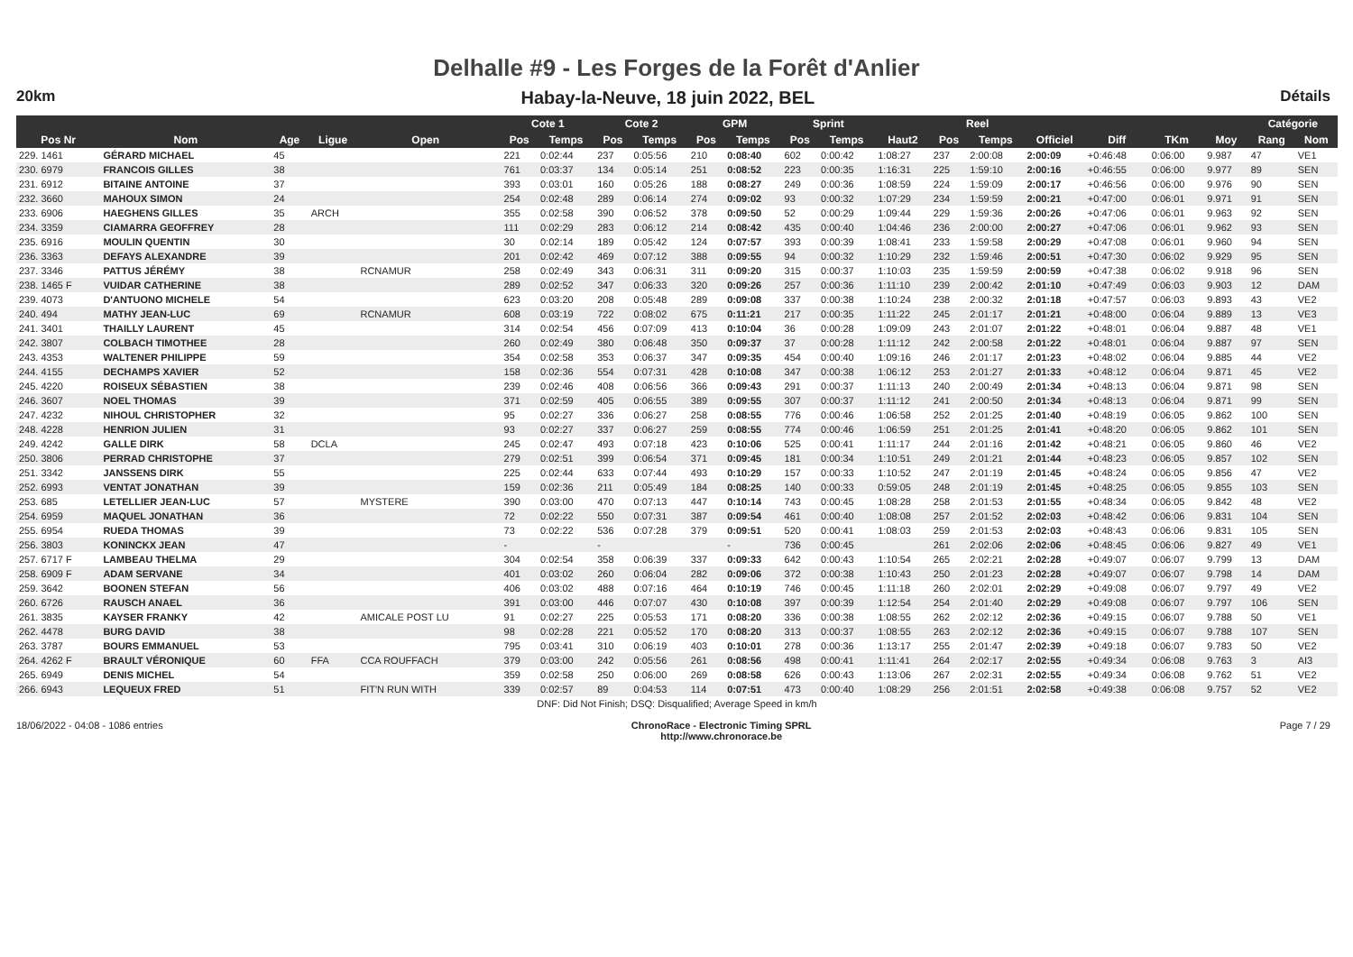Delhalle #9 - Les Forges de la Forêt d'Anlier
20km
Habay-la-Neuve, 18 juin 2022, BEL
Détails
| | | | | | | Cote 1 | | Cote 2 | | GPM | | Sprint | | | Reel | | | | | | Catégorie | |
| --- | --- | --- | --- | --- | --- | --- | --- | --- | --- | --- | --- | --- | --- | --- | --- | --- | --- | --- | --- | --- | --- | --- |
| Pos Nr | Nom | Age | Ligue | Open | | Pos | Temps | Pos | Temps | Pos | Temps | Pos | Temps | Haut2 | Pos | Temps | Officiel | Diff | TKm | Moy | Rang | Nom |
| 229. 1461 | GÉRARD MICHAEL | 45 | | | | 221 | 0:02:44 | 237 | 0:05:56 | 210 | 0:08:40 | 602 | 0:00:42 | 1:08:27 | 237 | 2:00:08 | 2:00:09 | +0:46:48 | 0:06:00 | 9.987 | 47 | VE1 |
| 230. 6979 | FRANCOIS GILLES | 38 | | | | 761 | 0:03:37 | 134 | 0:05:14 | 251 | 0:08:52 | 223 | 0:00:35 | 1:16:31 | 225 | 1:59:10 | 2:00:16 | +0:46:55 | 0:06:00 | 9.977 | 89 | SEN |
| 231. 6912 | BITAINE ANTOINE | 37 | | | | 393 | 0:03:01 | 160 | 0:05:26 | 188 | 0:08:27 | 249 | 0:00:36 | 1:08:59 | 224 | 1:59:09 | 2:00:17 | +0:46:56 | 0:06:00 | 9.976 | 90 | SEN |
| 232. 3660 | MAHOUX SIMON | 24 | | | | 254 | 0:02:48 | 289 | 0:06:14 | 274 | 0:09:02 | 93 | 0:00:32 | 1:07:29 | 234 | 1:59:59 | 2:00:21 | +0:47:00 | 0:06:01 | 9.971 | 91 | SEN |
| 233. 6906 | HAEGHENS GILLES | 35 | ARCH | | | 355 | 0:02:58 | 390 | 0:06:52 | 378 | 0:09:50 | 52 | 0:00:29 | 1:09:44 | 229 | 1:59:36 | 2:00:26 | +0:47:06 | 0:06:01 | 9.963 | 92 | SEN |
| 234. 3359 | CIAMARRA GEOFFREY | 28 | | | | 111 | 0:02:29 | 283 | 0:06:12 | 214 | 0:08:42 | 435 | 0:00:40 | 1:04:46 | 236 | 2:00:00 | 2:00:27 | +0:47:06 | 0:06:01 | 9.962 | 93 | SEN |
| 235. 6916 | MOULIN QUENTIN | 30 | | | | 30 | 0:02:14 | 189 | 0:05:42 | 124 | 0:07:57 | 393 | 0:00:39 | 1:08:41 | 233 | 1:59:58 | 2:00:29 | +0:47:08 | 0:06:01 | 9.960 | 94 | SEN |
| 236. 3363 | DEFAYS ALEXANDRE | 39 | | | | 201 | 0:02:42 | 469 | 0:07:12 | 388 | 0:09:55 | 94 | 0:00:32 | 1:10:29 | 232 | 1:59:46 | 2:00:51 | +0:47:30 | 0:06:02 | 9.929 | 95 | SEN |
| 237. 3346 | PATTUS JÉRÉMY | 38 | | RCNAMUR | | 258 | 0:02:49 | 343 | 0:06:31 | 311 | 0:09:20 | 315 | 0:00:37 | 1:10:03 | 235 | 1:59:59 | 2:00:59 | +0:47:38 | 0:06:02 | 9.918 | 96 | SEN |
| 238. 1465 F | VUIDAR CATHERINE | 38 | | | | 289 | 0:02:52 | 347 | 0:06:33 | 320 | 0:09:26 | 257 | 0:00:36 | 1:11:10 | 239 | 2:00:42 | 2:01:10 | +0:47:49 | 0:06:03 | 9.903 | 12 | DAM |
| 239. 4073 | D'ANTUONO MICHELE | 54 | | | | 623 | 0:03:20 | 208 | 0:05:48 | 289 | 0:09:08 | 337 | 0:00:38 | 1:10:24 | 238 | 2:00:32 | 2:01:18 | +0:47:57 | 0:06:03 | 9.893 | 43 | VE2 |
| 240. 494 | MATHY JEAN-LUC | 69 | | RCNAMUR | | 608 | 0:03:19 | 722 | 0:08:02 | 675 | 0:11:21 | 217 | 0:00:35 | 1:11:22 | 245 | 2:01:17 | 2:01:21 | +0:48:00 | 0:06:04 | 9.889 | 13 | VE3 |
| 241. 3401 | THAILLY LAURENT | 45 | | | | 314 | 0:02:54 | 456 | 0:07:09 | 413 | 0:10:04 | 36 | 0:00:28 | 1:09:09 | 243 | 2:01:07 | 2:01:22 | +0:48:01 | 0:06:04 | 9.887 | 48 | VE1 |
| 242. 3807 | COLBACH TIMOTHEE | 28 | | | | 260 | 0:02:49 | 380 | 0:06:48 | 350 | 0:09:37 | 37 | 0:00:28 | 1:11:12 | 242 | 2:00:58 | 2:01:22 | +0:48:01 | 0:06:04 | 9.887 | 97 | SEN |
| 243. 4353 | WALTENER PHILIPPE | 59 | | | | 354 | 0:02:58 | 353 | 0:06:37 | 347 | 0:09:35 | 454 | 0:00:40 | 1:09:16 | 246 | 2:01:17 | 2:01:23 | +0:48:02 | 0:06:04 | 9.885 | 44 | VE2 |
| 244. 4155 | DECHAMPS XAVIER | 52 | | | | 158 | 0:02:36 | 554 | 0:07:31 | 428 | 0:10:08 | 347 | 0:00:38 | 1:06:12 | 253 | 2:01:27 | 2:01:33 | +0:48:12 | 0:06:04 | 9.871 | 45 | VE2 |
| 245. 4220 | ROISEUX SÉBASTIEN | 38 | | | | 239 | 0:02:46 | 408 | 0:06:56 | 366 | 0:09:43 | 291 | 0:00:37 | 1:11:13 | 240 | 2:00:49 | 2:01:34 | +0:48:13 | 0:06:04 | 9.871 | 98 | SEN |
| 246. 3607 | NOEL THOMAS | 39 | | | | 371 | 0:02:59 | 405 | 0:06:55 | 389 | 0:09:55 | 307 | 0:00:37 | 1:11:12 | 241 | 2:00:50 | 2:01:34 | +0:48:13 | 0:06:04 | 9.871 | 99 | SEN |
| 247. 4232 | NIHOUL CHRISTOPHER | 32 | | | | 95 | 0:02:27 | 336 | 0:06:27 | 258 | 0:08:55 | 776 | 0:00:46 | 1:06:58 | 252 | 2:01:25 | 2:01:40 | +0:48:19 | 0:06:05 | 9.862 | 100 | SEN |
| 248. 4228 | HENRION JULIEN | 31 | | | | 93 | 0:02:27 | 337 | 0:06:27 | 259 | 0:08:55 | 774 | 0:00:46 | 1:06:59 | 251 | 2:01:25 | 2:01:41 | +0:48:20 | 0:06:05 | 9.862 | 101 | SEN |
| 249. 4242 | GALLE DIRK | 58 | DCLA | | | 245 | 0:02:47 | 493 | 0:07:18 | 423 | 0:10:06 | 525 | 0:00:41 | 1:11:17 | 244 | 2:01:16 | 2:01:42 | +0:48:21 | 0:06:05 | 9.860 | 46 | VE2 |
| 250. 3806 | PERRAD CHRISTOPHE | 37 | | | | 279 | 0:02:51 | 399 | 0:06:54 | 371 | 0:09:45 | 181 | 0:00:34 | 1:10:51 | 249 | 2:01:21 | 2:01:44 | +0:48:23 | 0:06:05 | 9.857 | 102 | SEN |
| 251. 3342 | JANSSENS DIRK | 55 | | | | 225 | 0:02:44 | 633 | 0:07:44 | 493 | 0:10:29 | 157 | 0:00:33 | 1:10:52 | 247 | 2:01:19 | 2:01:45 | +0:48:24 | 0:06:05 | 9.856 | 47 | VE2 |
| 252. 6993 | VENTAT JONATHAN | 39 | | | | 159 | 0:02:36 | 211 | 0:05:49 | 184 | 0:08:25 | 140 | 0:00:33 | 0:59:05 | 248 | 2:01:19 | 2:01:45 | +0:48:25 | 0:06:05 | 9.855 | 103 | SEN |
| 253. 685 | LETELLIER JEAN-LUC | 57 | | MYSTERE | | 390 | 0:03:00 | 470 | 0:07:13 | 447 | 0:10:14 | 743 | 0:00:45 | 1:08:28 | 258 | 2:01:53 | 2:01:55 | +0:48:34 | 0:06:05 | 9.842 | 48 | VE2 |
| 254. 6959 | MAQUEL JONATHAN | 36 | | | | 72 | 0:02:22 | 550 | 0:07:31 | 387 | 0:09:54 | 461 | 0:00:40 | 1:08:08 | 257 | 2:01:52 | 2:02:03 | +0:48:42 | 0:06:06 | 9.831 | 104 | SEN |
| 255. 6954 | RUEDA THOMAS | 39 | | | | 73 | 0:02:22 | 536 | 0:07:28 | 379 | 0:09:51 | 520 | 0:00:41 | 1:08:03 | 259 | 2:01:53 | 2:02:03 | +0:48:43 | 0:06:06 | 9.831 | 105 | SEN |
| 256. 3803 | KONINCKX JEAN | 47 | | | | - | | - | | | - | 736 | 0:00:45 | | 261 | 2:02:06 | 2:02:06 | +0:48:45 | 0:06:06 | 9.827 | 49 | VE1 |
| 257. 6717 F | LAMBEAU THELMA | 29 | | | | 304 | 0:02:54 | 358 | 0:06:39 | 337 | 0:09:33 | 642 | 0:00:43 | 1:10:54 | 265 | 2:02:21 | 2:02:28 | +0:49:07 | 0:06:07 | 9.799 | 13 | DAM |
| 258. 6909 F | ADAM SERVANE | 34 | | | | 401 | 0:03:02 | 260 | 0:06:04 | 282 | 0:09:06 | 372 | 0:00:38 | 1:10:43 | 250 | 2:01:23 | 2:02:28 | +0:49:07 | 0:06:07 | 9.798 | 14 | DAM |
| 259. 3642 | BOONEN STEFAN | 56 | | | | 406 | 0:03:02 | 488 | 0:07:16 | 464 | 0:10:19 | 746 | 0:00:45 | 1:11:18 | 260 | 2:02:01 | 2:02:29 | +0:49:08 | 0:06:07 | 9.797 | 49 | VE2 |
| 260. 6726 | RAUSCH ANAEL | 36 | | | | 391 | 0:03:00 | 446 | 0:07:07 | 430 | 0:10:08 | 397 | 0:00:39 | 1:12:54 | 254 | 2:01:40 | 2:02:29 | +0:49:08 | 0:06:07 | 9.797 | 106 | SEN |
| 261. 3835 | KAYSER FRANKY | 42 | | AMICALE POST LU | | 91 | 0:02:27 | 225 | 0:05:53 | 171 | 0:08:20 | 336 | 0:00:38 | 1:08:55 | 262 | 2:02:12 | 2:02:36 | +0:49:15 | 0:06:07 | 9.788 | 50 | VE1 |
| 262. 4478 | BURG DAVID | 38 | | | | 98 | 0:02:28 | 221 | 0:05:52 | 170 | 0:08:20 | 313 | 0:00:37 | 1:08:55 | 263 | 2:02:12 | 2:02:36 | +0:49:15 | 0:06:07 | 9.788 | 107 | SEN |
| 263. 3787 | BOURS EMMANUEL | 53 | | | | 795 | 0:03:41 | 310 | 0:06:19 | 403 | 0:10:01 | 278 | 0:00:36 | 1:13:17 | 255 | 2:01:47 | 2:02:39 | +0:49:18 | 0:06:07 | 9.783 | 50 | VE2 |
| 264. 4262 F | BRAULT VÉRONIQUE | 60 | FFA | CCA ROUFFACH | | 379 | 0:03:00 | 242 | 0:05:56 | 261 | 0:08:56 | 498 | 0:00:41 | 1:11:41 | 264 | 2:02:17 | 2:02:55 | +0:49:34 | 0:06:08 | 9.763 | 3 | AI3 |
| 265. 6949 | DENIS MICHEL | 54 | | | | 359 | 0:02:58 | 250 | 0:06:00 | 269 | 0:08:58 | 626 | 0:00:43 | 1:13:06 | 267 | 2:02:31 | 2:02:55 | +0:49:34 | 0:06:08 | 9.762 | 51 | VE2 |
| 266. 6943 | LEQUEUX FRED | 51 | | FIT'N RUN WITH | | 339 | 0:02:57 | 89 | 0:04:53 | 114 | 0:07:51 | 473 | 0:00:40 | 1:08:29 | 256 | 2:01:51 | 2:02:58 | +0:49:38 | 0:06:08 | 9.757 | 52 | VE2 |
| DNF: Did Not Finish; DSQ: Disqualified; Average Speed in km/h | | | | | | | | | | | | | | | | | | | | | | |
18/06/2022 - 04:08 - 1086 entries
ChronoRace - Electronic Timing SPRL
http://www.chronorace.be
Page 7 / 29